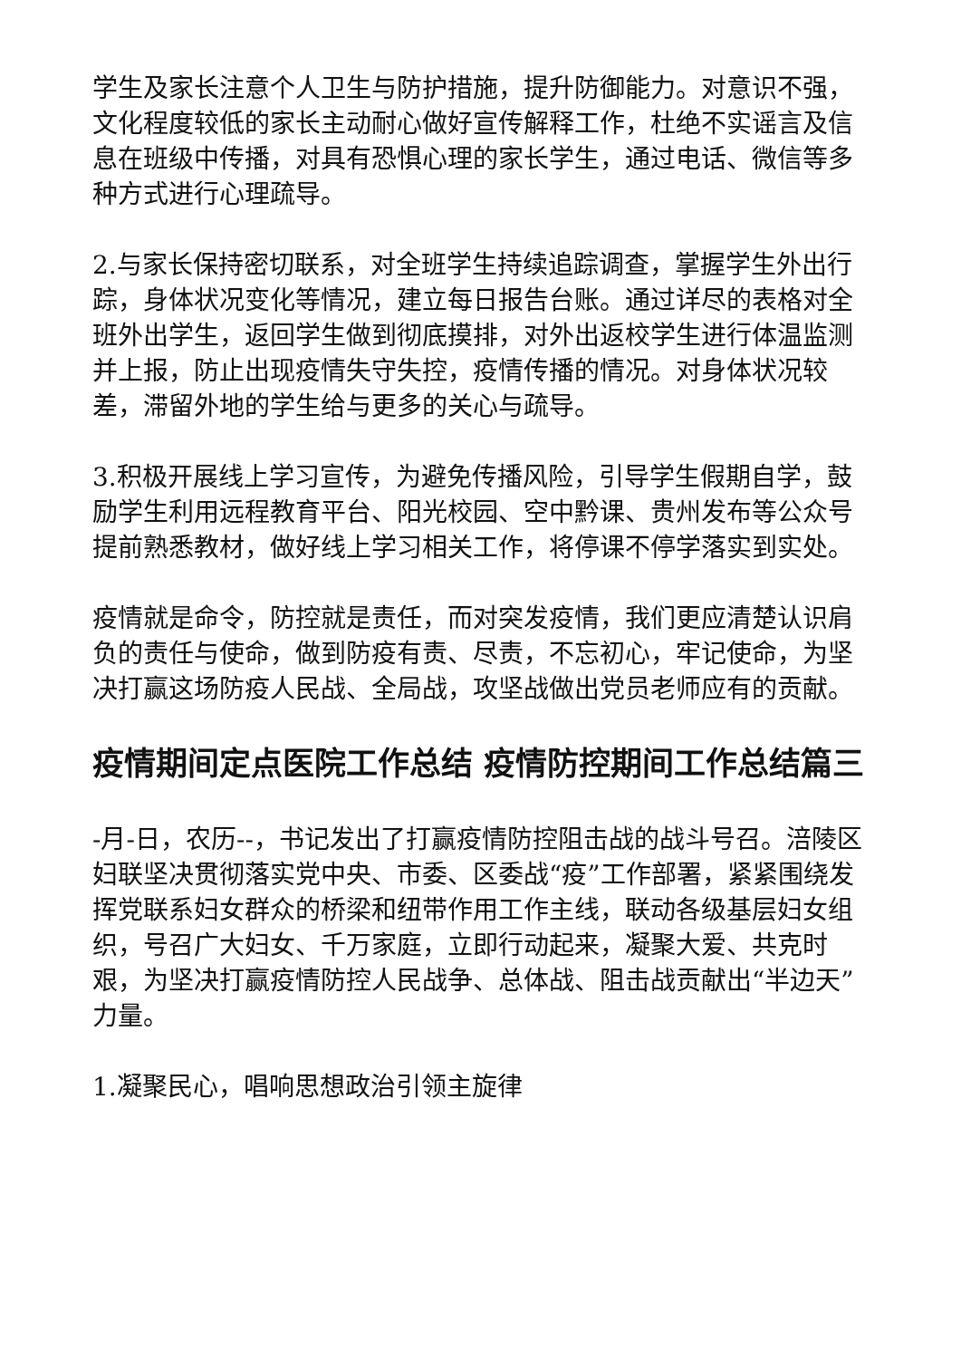学生及家长注意个人卫生与防护措施，提升防御能力。对意识不强，文化程度较低的家长主动耐心做好宣传解释工作，杜绝不实谣言及信息在班级中传播，对具有恐惧心理的家长学生，通过电话、微信等多种方式进行心理疏导。
2.与家长保持密切联系，对全班学生持续追踪调查，掌握学生外出行踪，身体状况变化等情况，建立每日报告台账。通过详尽的表格对全班外出学生，返回学生做到彻底摸排，对外出返校学生进行体温监测并上报，防止出现疫情失守失控，疫情传播的情况。对身体状况较差，滞留外地的学生给与更多的关心与疏导。
3.积极开展线上学习宣传，为避免传播风险，引导学生假期自学，鼓励学生利用远程教育平台、阳光校园、空中黔课、贵州发布等公众号提前熟悉教材，做好线上学习相关工作，将停课不停学落实到实处。
疫情就是命令，防控就是责任，而对突发疫情，我们更应清楚认识肩负的责任与使命，做到防疫有责、尽责，不忘初心，牢记使命，为坚决打赢这场防疫人民战、全局战，攻坚战做出党员老师应有的贡献。
疫情期间定点医院工作总结 疫情防控期间工作总结篇三
-月-日，农历--，书记发出了打赢疫情防控阻击战的战斗号召。涪陵区妇联坚决贯彻落实党中央、市委、区委战“疫”工作部署，紧紧围绕发挥党联系妇女群众的桥梁和纽带作用工作主线，联动各级基层妇女组织，号召广大妇女、千万家庭，立即行动起来，凝聚大爱、共克时艰，为坚决打赢疫情防控人民战争、总体战、阻击战贡献出“半边天”力量。
1.凝聚民心，唱响思想政治引领主旋律